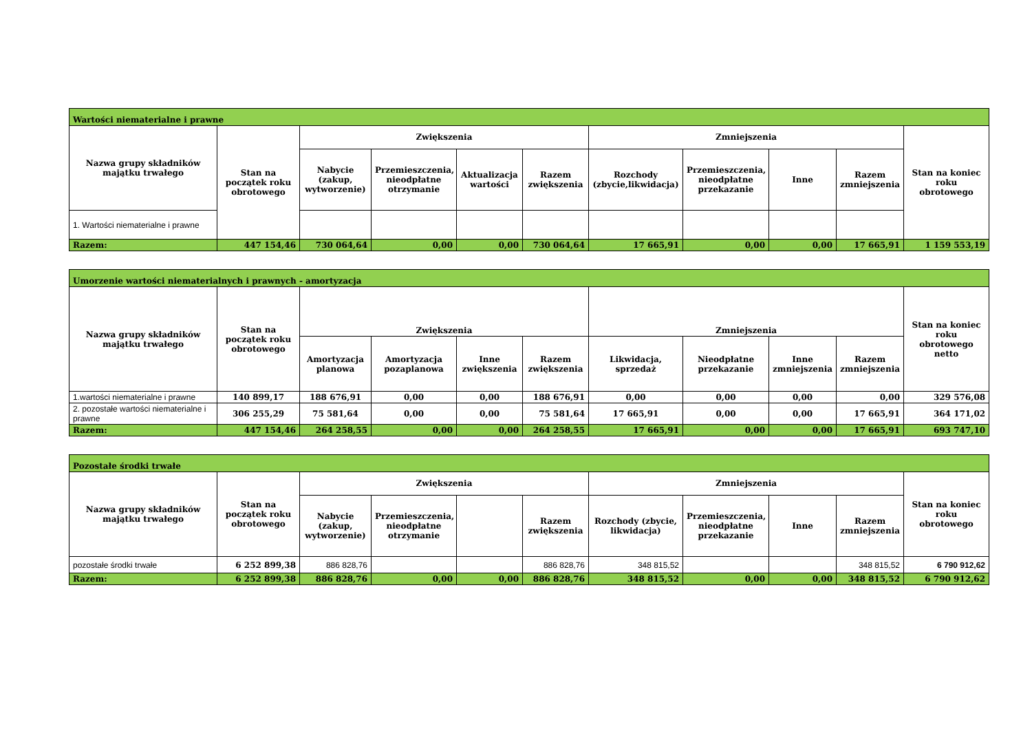| Wartości niematerialne i prawne | | | | | | | | | | |
| Nazwa grupy składników majątku trwałego | Stan na początek roku obrotowego | Zwiększenia | | | | Zmniejszenia | | | | Stan na koniec roku obrotowego |
| | | Nabycie (zakup, wytworzenie) | Przemieszczenia, nieodpłatne otrzymanie | Aktualizacja wartości | Razem zwiększenia | Rozchody (zbycie,likwidacja) | Przemieszczenia, nieodpłatne przekazanie | Inne | Razem zmniejszenia | |
| 1. Wartości niematerialne i prawne | | | | | | | | | | |
| Razem: | 447 154,46 | 730 064,64 | 0,00 | 0,00 | 730 064,64 | 17 665,91 | 0,00 | 0,00 | 17 665,91 | 1 159 553,19 |
| Umorzenie wartości niematerialnych i prawnych - amortyzacja | | | | | | | | | | |
| Nazwa grupy składników majątku trwałego | Stan na początek roku obrotowego | Zwiększenia | | | | Zmniejszenia | | | | Stan na koniec roku obrotowego netto |
| | | Amortyzacja planowa | Amortyzacja pozaplanowa | Inne zwiększenia | Razem zwiększenia | Likwidacja, sprzedaż | Nieodpłatne przekazanie | Inne zmniejszenia | Razem zmniejszenia | |
| 1.wartości niematerialne i prawne | 140 899,17 | 188 676,91 | 0,00 | 0,00 | 188 676,91 | 0,00 | 0,00 | 0,00 | 0,00 | 329 576,08 |
| 2. pozostałe wartości niematerialne i prawne | 306 255,29 | 75 581,64 | 0,00 | 0,00 | 75 581,64 | 17 665,91 | 0,00 | 0,00 | 17 665,91 | 364 171,02 |
| Razem: | 447 154,46 | 264 258,55 | 0,00 | 0,00 | 264 258,55 | 17 665,91 | 0,00 | 0,00 | 17 665,91 | 693 747,10 |
| Pozostałe środki trwałe | | | | | | | | | | |
| Nazwa grupy składników majątku trwałego | Stan na początek roku obrotowego | Zwiększenia | | | | Zmniejszenia | | | | Stan na koniec roku obrotowego |
| | | Nabycie (zakup, wytworzenie) | Przemieszczenia, nieodpłatne otrzymanie | | Razem zwiększenia | Rozchody (zbycie, likwidacja) | Przemieszczenia, nieodpłatne przekazanie | Inne | Razem zmniejszenia | |
| pozostałe środki trwałe | 6 252 899,38 | 886 828,76 | | | 886 828,76 | 348 815,52 | | | 348 815,52 | 6 790 912,62 |
| Razem: | 6 252 899,38 | 886 828,76 | 0,00 | 0,00 | 886 828,76 | 348 815,52 | 0,00 | 0,00 | 348 815,52 | 6 790 912,62 |